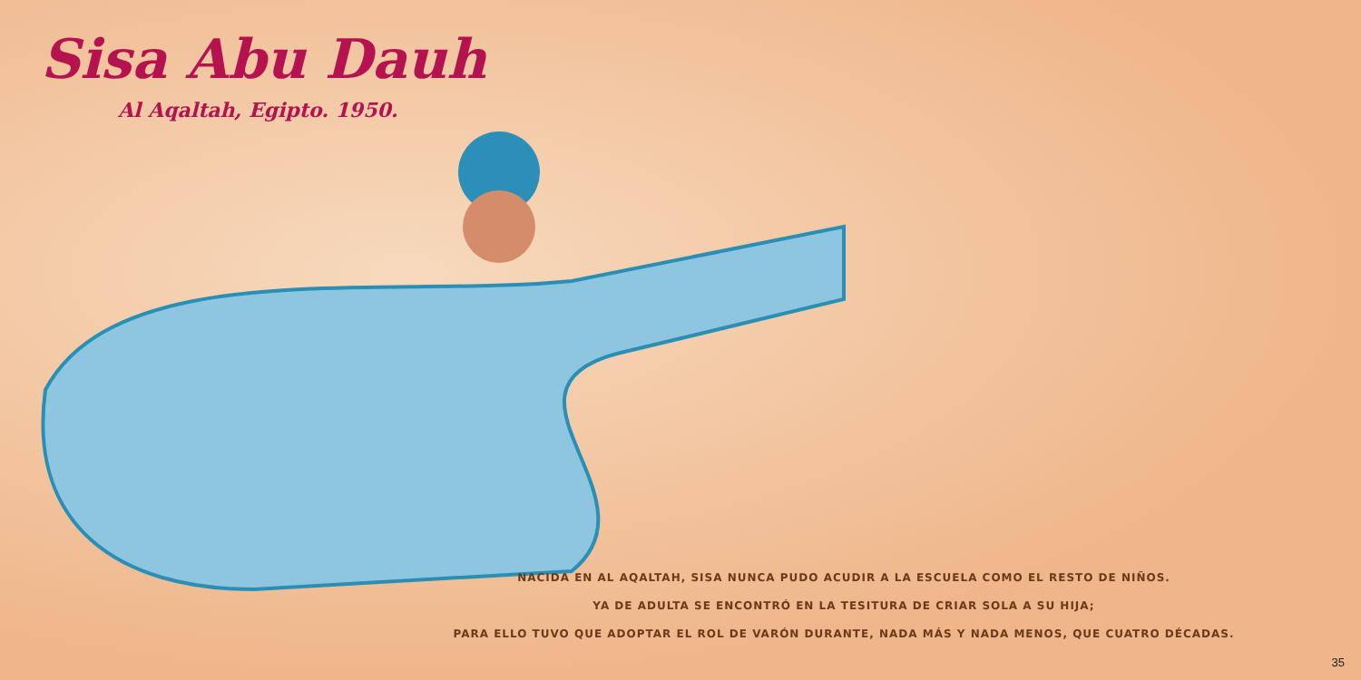Sisa Abu Dauh
Al Aqaltah, Egipto. 1950.
NACIDA EN AL AQALTAH, SISA NUNCA PUDO ACUDIR A LA ESCUELA COMO EL RESTO DE NIÑOS.
YA DE ADULTA SE ENCONTRÓ EN LA TESITURA DE CRIAR SOLA A SU HIJA;
PARA ELLO TUVO QUE ADOPTAR EL ROL DE VARÓN DURANTE, NADA MÁS Y NADA MENOS, QUE CUATRO DÉCADAS.
35